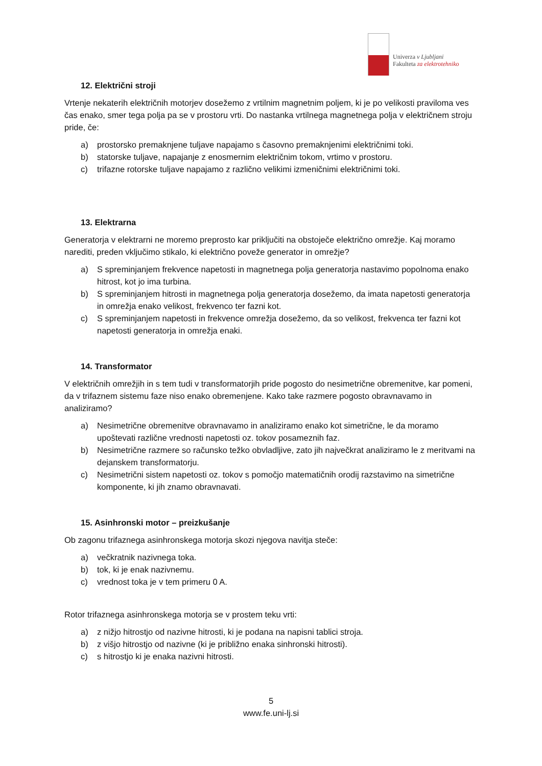Univerza v Ljubljani
Fakulteta za elektrotehniko
12. Električni stroji
Vrtenje nekaterih električnih motorjev dosežemo z vrtilnim magnetnim poljem, ki je po velikosti praviloma ves čas enako, smer tega polja pa se v prostoru vrti. Do nastanka vrtilnega magnetnega polja v električnem stroju pride, če:
a) prostorsko premaknjene tuljave napajamo s časovno premaknjenimi električnimi toki.
b) statorske tuljave, napajanje z enosmernim električnim tokom, vrtimo v prostoru.
c) trifazne rotorske tuljave napajamo z različno velikimi izmeničnimi električnimi toki.
13. Elektrarna
Generatorja v elektrarni ne moremo preprosto kar priključiti na obstoječe električno omrežje. Kaj moramo narediti, preden vključimo stikalo, ki električno poveže generator in omrežje?
a) S spreminjanjem frekvence napetosti in magnetnega polja generatorja nastavimo popolnoma enako hitrost, kot jo ima turbina.
b) S spreminjanjem hitrosti in magnetnega polja generatorja dosežemo, da imata napetosti generatorja in omrežja enako velikost, frekvenco ter fazni kot.
c) S spreminjanjem napetosti in frekvence omrežja dosežemo, da so velikost, frekvenca ter fazni kot napetosti generatorja in omrežja enaki.
14. Transformator
V električnih omrežjih in s tem tudi v transformatorjih pride pogosto do nesimetrične obremenitve, kar pomeni, da v trifaznem sistemu faze niso enako obremenjene. Kako take razmere pogosto obravnavamo in analiziramo?
a) Nesimetrične obremenitve obravnavamo in analiziramo enako kot simetrične, le da moramo upoštevati različne vrednosti napetosti oz. tokov posameznih faz.
b) Nesimetrične razmere so računsko težko obvladljive, zato jih največkrat analiziramo le z meritvami na dejanskem transformatorju.
c) Nesimetrični sistem napetosti oz. tokov s pomočjo matematičnih orodij razstavimo na simetrične komponente, ki jih znamo obravnavati.
15. Asinhronski motor – preizkušanje
Ob zagonu trifaznega asinhronskega motorja skozi njegova navitja steče:
a) večkratnik nazivnega toka.
b) tok, ki je enak nazivnemu.
c) vrednost toka je v tem primeru 0 A.
Rotor trifaznega asinhronskega motorja se v prostem teku vrti:
a) z nižjo hitrostjo od nazivne hitrosti, ki je podana na napisni tablici stroja.
b) z višjo hitrostjo od nazivne (ki je približno enaka sinhronski hitrosti).
c) s hitrostjo ki je enaka nazivni hitrosti.
5
www.fe.uni-lj.si